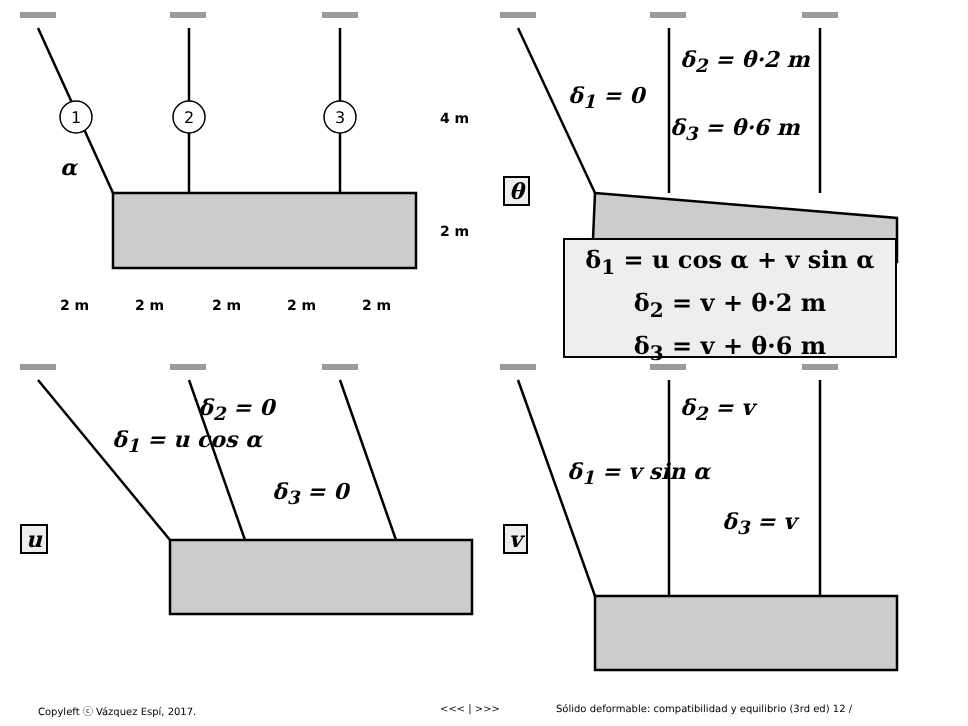1
2
3
4 m
2 m
2 m
2 m
2 m
2 m
2 m
α
δ<sub>1</sub> = 0
δ<sub>2</sub> = θ·2 m
δ<sub>3</sub> = θ·6 m
θ
δ<sub>1</sub> = u cos α + v sin α
δ<sub>2</sub> = v + θ·2 m
δ<sub>3</sub> = v + θ·6 m
δ<sub>2</sub> = 0
δ<sub>1</sub> = u cos α
δ<sub>3</sub> = 0
u
δ<sub>2</sub> = v
δ<sub>1</sub> = v sin α
δ<sub>3</sub> = v
v
Copyleft ⓒ Vázquez Espí, 2017. <<< | >>>
Sólido deformable: compatibilidad y equilibrio (3rd ed) 12 /